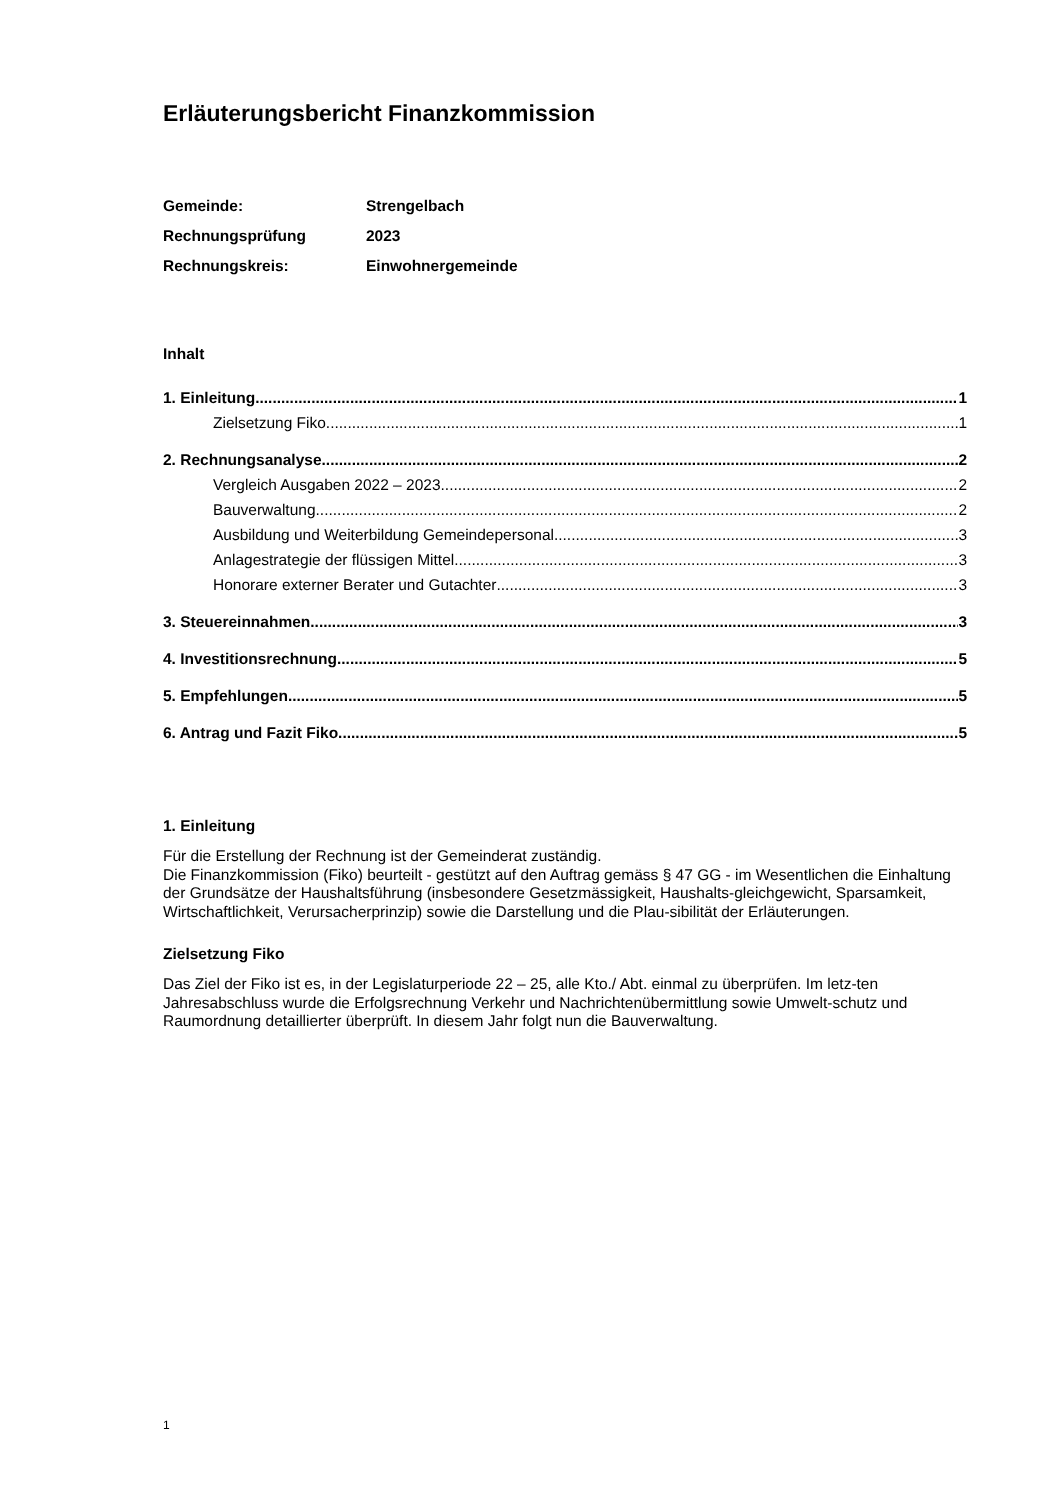Erläuterungsbericht Finanzkommission
Gemeinde:
Strengelbach
Rechnungsprüfung
2023
Rechnungskreis:
Einwohnergemeinde
Inhalt
1. Einleitung 1
Zielsetzung Fiko 1
2. Rechnungsanalyse 2
Vergleich Ausgaben 2022 – 2023 2
Bauverwaltung 2
Ausbildung und Weiterbildung Gemeindepersonal 3
Anlagestrategie der flüssigen Mittel 3
Honorare externer Berater und Gutachter 3
3. Steuereinnahmen 3
4. Investitionsrechnung 5
5. Empfehlungen 5
6. Antrag und Fazit Fiko 5
1. Einleitung
Für die Erstellung der Rechnung ist der Gemeinderat zuständig.
Die Finanzkommission (Fiko) beurteilt - gestützt auf den Auftrag gemäss § 47 GG - im Wesentlichen die Einhaltung der Grundsätze der Haushaltsführung (insbesondere Gesetzmässigkeit, Haushalts-gleichgewicht, Sparsamkeit, Wirtschaftlichkeit, Verursacherprinzip) sowie die Darstellung und die Plau-sibilität der Erläuterungen.
Zielsetzung Fiko
Das Ziel der Fiko ist es, in der Legislaturperiode 22 – 25, alle Kto./ Abt. einmal zu überprüfen. Im letz-ten Jahresabschluss wurde die Erfolgsrechnung Verkehr und Nachrichtenübermittlung sowie Umwelt-schutz und Raumordnung detaillierter überprüft. In diesem Jahr folgt nun die Bauverwaltung.
1